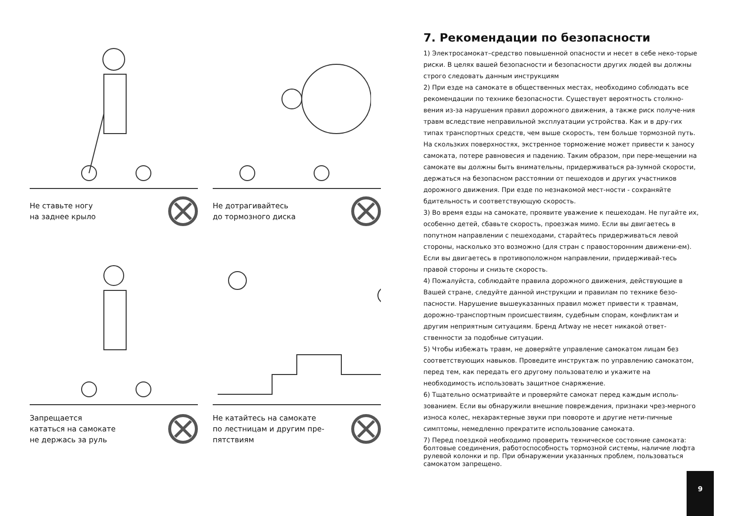Не ставьте ногу
на заднее крыло
Не дотрагивайтесь
до тормозного диска
Запрещается
кататься на самокате
не держась за руль
Не катайтесь на самокате
по лестницам и другим пре-
пятствиям
7. Рекомендации по безопасности
1) Электросамокат–средство повышенной опасности и несет в себе неко-торые риски. В целях вашей безопасности и безопасности других людей вы должны строго следовать данным инструкциям
2) При езде на самокате в общественных местах, необходимо соблюдать все рекомендации по технике безопасности. Существует вероятность столкно-вения из-за нарушения правил дорожного движения, а также риск получе-ния травм вследствие неправильной эксплуатации устройства. Как и в дру-гих типах транспортных средств, чем выше скорость, тем больше тормозной путь. На скользких поверхностях, экстренное торможение может привести к заносу самоката, потере равновесия и падению. Таким образом, при пере-мещении на самокате вы должны быть внимательны, придерживаться ра-зумной скорости, держаться на безопасном расстоянии от пешеходов и других участников дорожного движения. При езде по незнакомой мест-ности - сохраняйте бдительность и соответствующую скорость.
3) Во время езды на самокате, проявите уважение к пешеходам. Не пугайте их, особенно детей, сбавьте скорость, проезжая мимо. Если вы двигаетесь в попутном направлении с пешеходами, старайтесь придерживаться левой стороны, насколько это возможно (для стран с правосторонним движени-ем). Если вы двигаетесь в противоположном направлении, придерживай-тесь правой стороны и снизьте скорость.
4) Пожалуйста, соблюдайте правила дорожного движения, действующие в Вашей стране, следуйте данной инструкции и правилам по технике безо-пасности. Нарушение вышеуказанных правил может привести к травмам, дорожно-транспортным происшествиям, судебным спорам, конфликтам и другим неприятным ситуациям. Бренд Artway не несет никакой ответ-ственности за подобные ситуации.
5) Чтобы избежать травм, не доверяйте управление самокатом лицам без соответствующих навыков. Проведите инструктаж по управлению самокатом, перед тем, как передать его другому пользователю и укажите на необходимость использовать защитное снаряжение.
6) Тщательно осматривайте и проверяйте самокат перед каждым исполь-зованием. Если вы обнаружили внешние повреждения, признаки чрез-мерного износа колес, нехарактерные звуки при повороте и другие нети-пичные симптомы, немедленно прекратите использование самоката.
7) Перед поездкой необходимо проверить техническое состояние самоката: болтовые соединения, работоспособность тормозной системы, наличие люфта рулевой колонки и пр. При обнаружении указанных проблем, пользоваться самокатом запрещено.
9